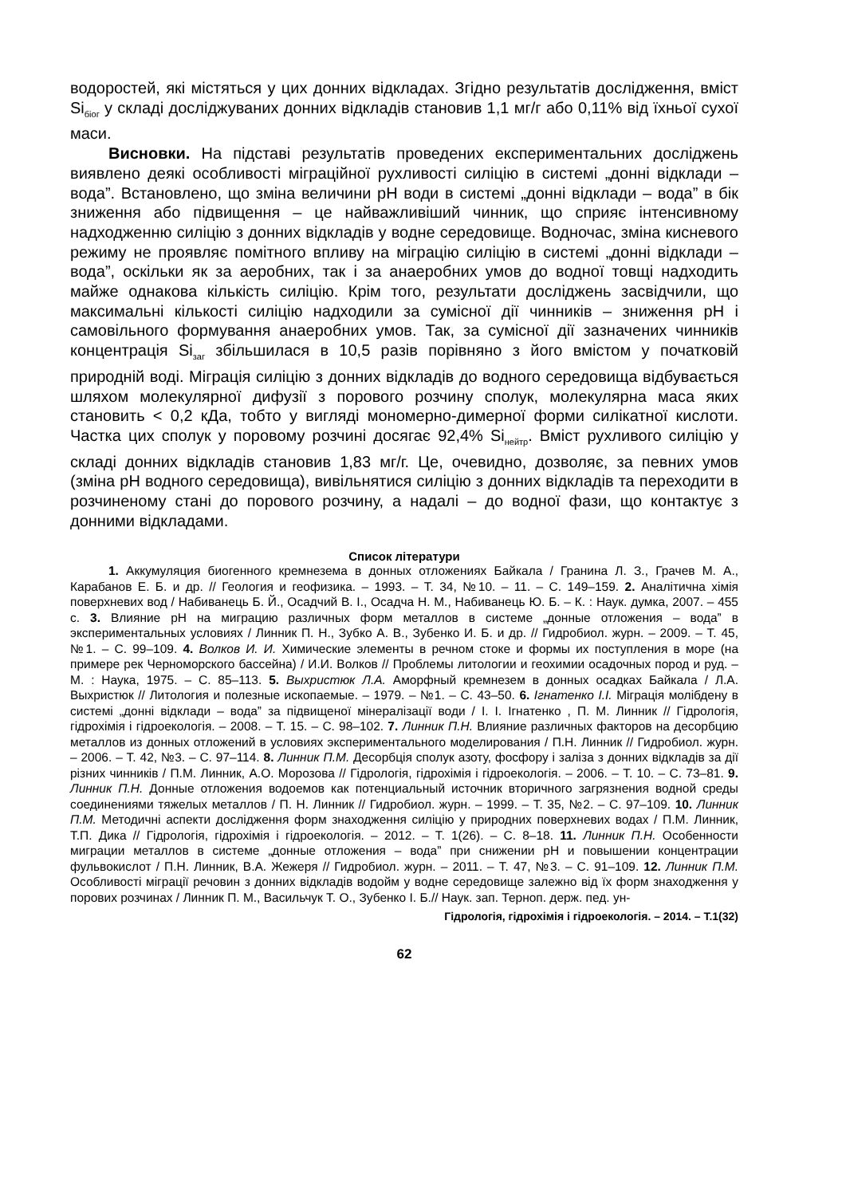водоростей, які містяться у цих донних відкладах. Згідно результатів дослідження, вміст Si<sub>біог</sub> у складі досліджуваних донних відкладів становив 1,1 мг/г або 0,11% від їхньої сухої маси.
Висновки. На підставі результатів проведених експериментальних досліджень виявлено деякі особливості міграційної рухливості силіцію в системі „донні відклади – вода”. Встановлено, що зміна величини рН води в системі „донні відклади – вода” в бік зниження або підвищення – це найважливіший чинник, що сприяє інтенсивному надходженню силіцію з донних відкладів у водне середовище. Водночас, зміна кисневого режиму не проявляє помітного впливу на міграцію силіцію в системі „донні відклади – вода”, оскільки як за аеробних, так і за анаеробних умов до водної товщі надходить майже однакова кількість силіцію. Крім того, результати досліджень засвідчили, що максимальні кількості силіцію надходили за сумісної дії чинників – зниження рН і самовільного формування анаеробних умов. Так, за сумісної дії зазначених чинників концентрація Si<sub>заг</sub> збільшилася в 10,5 разів порівняно з його вмістом у початковій природній воді. Міграція силіцію з донних відкладів до водного середовища відбувається шляхом молекулярної дифузії з порового розчину сполук, молекулярна маса яких становить < 0,2 кДа, тобто у вигляді мономерно-димерної форми силікатної кислоти. Частка цих сполук у поровому розчині досягає 92,4% Si<sub>нейтр</sub>. Вміст рухливого силіцію у складі донних відкладів становив 1,83 мг/г. Це, очевидно, дозволяє, за певних умов (зміна рН водного середовища), вивільнятися силіцію з донних відкладів та переходити в розчиненому стані до порового розчину, а надалі – до водної фази, що контактує з донними відкладами.
Список літератури
1. Аккумуляция биогенного кремнезема в донных отложениях Байкала / Гранина Л. З., Грачев М. А., Карабанов Е. Б. и др. // Геология и геофизика. – 1993. – Т. 34, №10. – 11. – С. 149–159. 2. Аналітична хімія поверхневих вод / Набиванець Б. Й., Осадчий В. І., Осадча Н. М., Набиванець Ю. Б. – К. : Наук. думка, 2007. – 455 с. 3. Влияние рН на миграцию различных форм металлов в системе „донные отложения – вода” в экспериментальных условиях / Линник П. Н., Зубко А. В., Зубенко И. Б. и др. // Гидробиол. журн. – 2009. – Т. 45, №1. – С. 99–109. 4. Волков И. И. Химические элементы в речном стоке и формы их поступления в море (на примере рек Черноморского бассейна) / И.И. Волков // Проблемы литологии и геохимии осадочных пород и руд. – М. : Наука, 1975. – С. 85–113. 5. Выхристюк Л.А. Аморфный кремнезем в донных осадках Байкала / Л.А. Выхристюк // Литология и полезные ископаемые. – 1979. – №1. – С. 43–50. 6. Ігнатенко І.І. Міграція молібдену в системі „донні відклади – вода” за підвищеної мінералізації води / І. І. Ігнатенко , П. М. Линник // Гідрологія, гідрохімія і гідроекологія. – 2008. – Т. 15. – С. 98–102. 7. Линник П.Н. Влияние различных факторов на десорбцию металлов из донных отложений в условиях экспериментального моделирования / П.Н. Линник // Гидробиол. журн. – 2006. – Т. 42, №3. – С. 97–114. 8. Линник П.М. Десорбція сполук азоту, фосфору і заліза з донних відкладів за дії різних чинників / П.М. Линник, А.О. Морозова // Гідрологія, гідрохімія і гідроекологія. – 2006. – Т. 10. – С. 73–81. 9. Линник П.Н. Донные отложения водоемов как потенциальный источник вторичного загрязнения водной среды соединениями тяжелых металлов / П. Н. Линник // Гидробиол. журн. – 1999. – Т. 35, №2. – С. 97–109. 10. Линник П.М. Методичні аспекти дослідження форм знаходження силіцію у природних поверхневих водах / П.М. Линник, Т.П. Дика // Гідрологія, гідрохімія і гідроекологія. – 2012. – Т. 1(26). – С. 8–18. 11. Линник П.Н. Особенности миграции металлов в системе „донные отложения – вода” при снижении рН и повышении концентрации фульвокислот / П.Н. Линник, В.А. Жежеря // Гидробиол. журн. – 2011. – Т. 47, №3. – С. 91–109. 12. Линник П.М. Особливості міграції речовин з донних відкладів водойм у водне середовище залежно від їх форм знаходження у порових розчинах / Линник П. М., Васильчук Т. О., Зубенко І. Б.// Наук. зап. Терноп. держ. пед. ун-
Гідрологія, гідрохімія і гідроекологія. – 2014. – Т.1(32)
62